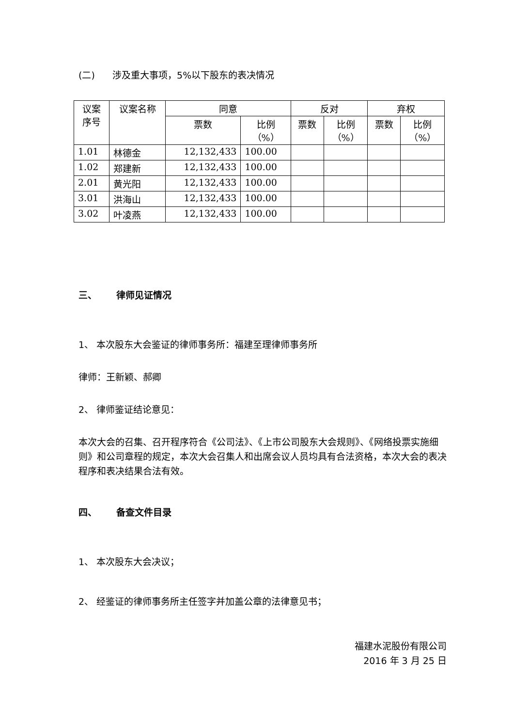(二) 涉及重大事项，5%以下股东的表决情况
| 议案 序号 | 议案名称 | 同意 | | 反对 | | 弃权 | |
| --- | --- | --- | --- | --- | --- | --- | --- |
| | | 票数 | 比例 （%） | 票数 | 比例 （%） | 票数 | 比例 （%） |
| 1.01 | 林德金 | 12,132,433 | 100.00 | | | | |
| 1.02 | 郑建新 | 12,132,433 | 100.00 | | | | |
| 2.01 | 黄光阳 | 12,132,433 | 100.00 | | | | |
| 3.01 | 洪海山 | 12,132,433 | 100.00 | | | | |
| 3.02 | 叶凌燕 | 12,132,433 | 100.00 | | | | |
三、 律师见证情况
1、 本次股东大会鉴证的律师事务所：福建至理律师事务所
律师：王新颖、郝卿
2、 律师鉴证结论意见：
本次大会的召集、召开程序符合《公司法》、《上市公司股东大会规则》、《网络投票实施细则》和公司章程的规定，本次大会召集人和出席会议人员均具有合法资格，本次大会的表决程序和表决结果合法有效。
四、 备查文件目录
1、 本次股东大会决议；
2、 经鉴证的律师事务所主任签字并加盖公章的法律意见书；
福建水泥股份有限公司
2016 年 3 月 25 日